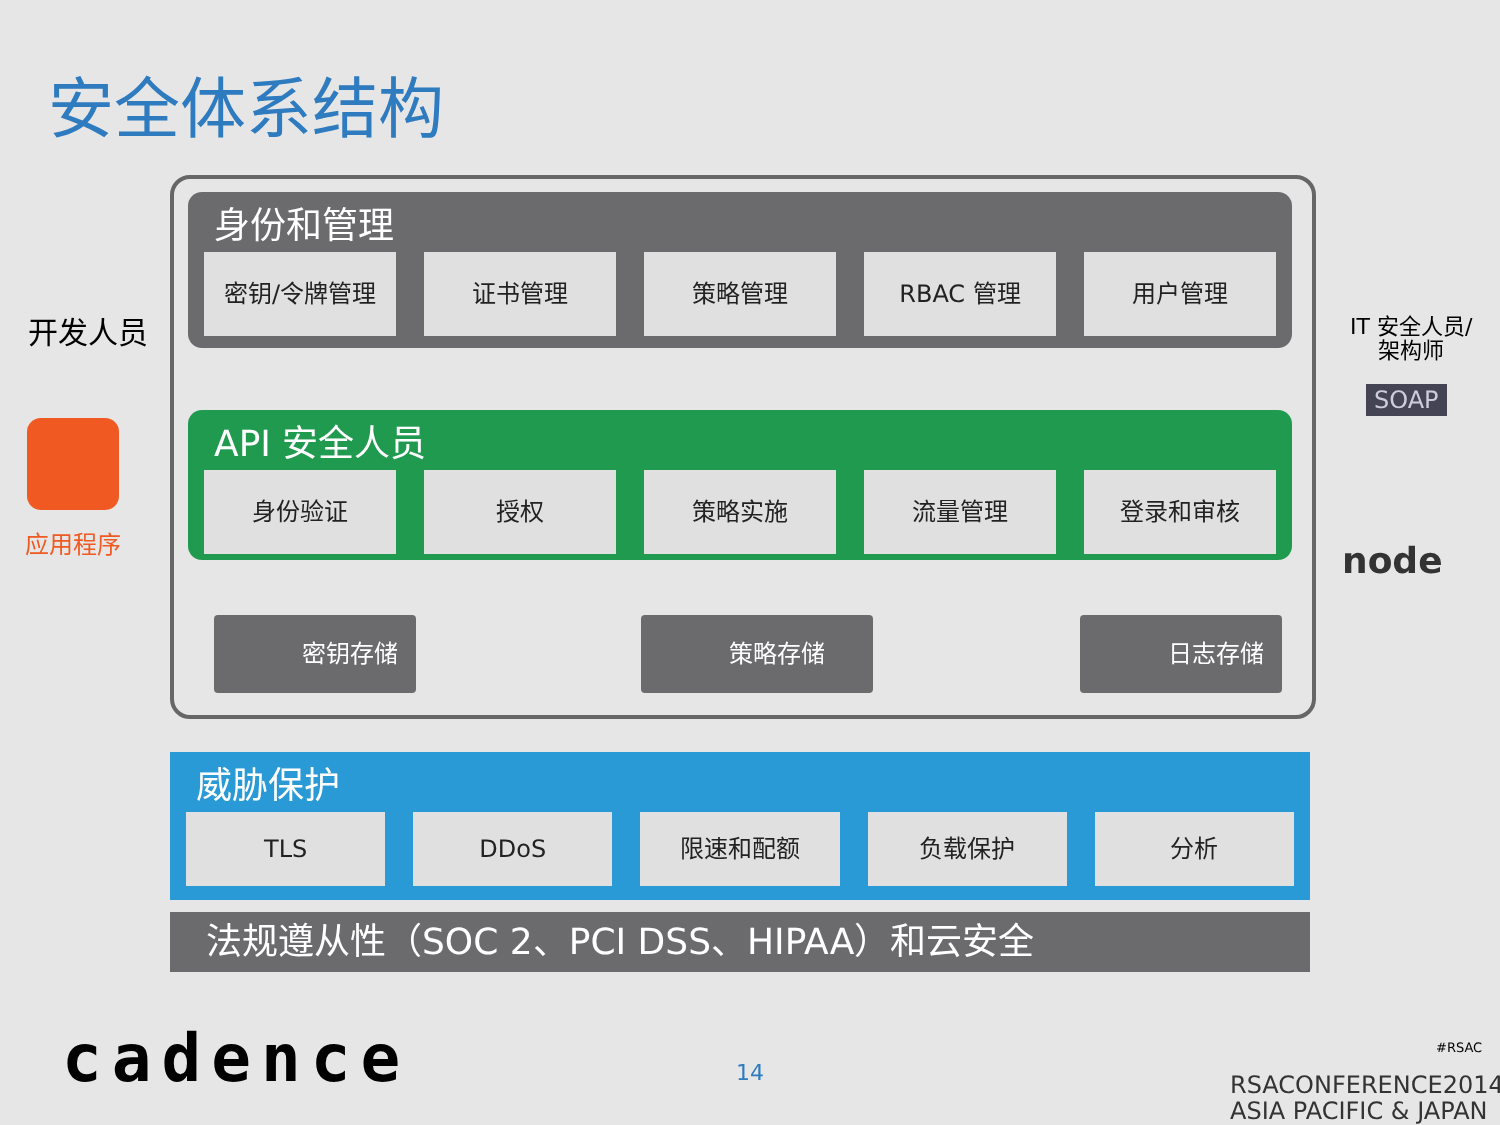安全体系结构
身份和管理
密钥/令牌管理 证书管理 策略管理 RBAC 管理 用户管理
API 安全人员
身份验证 授权 策略实施 流量管理 登录和审核
密钥存储 策略存储 日志存储
威胁保护
TLS DDoS 限速和配额 负载保护 分析
法规遵从性（SOC 2、PCI DSS、HIPAA）和云安全
开发人员
应用程序
IT 安全人员/
架构师
SOAP
node
cadence 14
#RSAC
RSACONFERENCE2014
ASIA PACIFIC & JAPAN